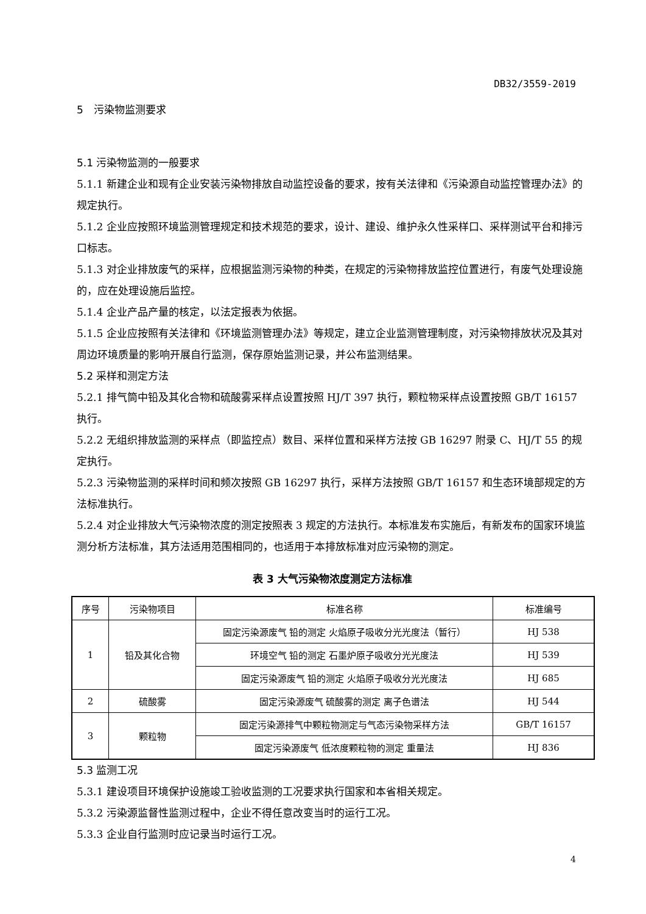DB32/3559-2019
5　污染物监测要求
5.1 污染物监测的一般要求
5.1.1 新建企业和现有企业安装污染物排放自动监控设备的要求，按有关法律和《污染源自动监控管理办法》的规定执行。
5.1.2 企业应按照环境监测管理规定和技术规范的要求，设计、建设、维护永久性采样口、采样测试平台和排污口标志。
5.1.3 对企业排放废气的采样，应根据监测污染物的种类，在规定的污染物排放监控位置进行，有废气处理设施的，应在处理设施后监控。
5.1.4 企业产品产量的核定，以法定报表为依据。
5.1.5 企业应按照有关法律和《环境监测管理办法》等规定，建立企业监测管理制度，对污染物排放状况及其对周边环境质量的影响开展自行监测，保存原始监测记录，并公布监测结果。
5.2 采样和测定方法
5.2.1 排气筒中铅及其化合物和硫酸雾采样点设置按照 HJ/T 397 执行，颗粒物采样点设置按照 GB/T 16157 执行。
5.2.2 无组织排放监测的采样点（即监控点）数目、采样位置和采样方法按 GB 16297 附录 C、HJ/T 55 的规定执行。
5.2.3 污染物监测的采样时间和频次按照 GB 16297 执行，采样方法按照 GB/T 16157 和生态环境部规定的方法标准执行。
5.2.4 对企业排放大气污染物浓度的测定按照表 3 规定的方法执行。本标准发布实施后，有新发布的国家环境监测分析方法标准，其方法适用范围相同的，也适用于本排放标准对应污染物的测定。
表 3 大气污染物浓度测定方法标准
| 序号 | 污染物项目 | 标准名称 | 标准编号 |
| --- | --- | --- | --- |
| 1 | 铅及其化合物 | 固定污染源废气 铅的测定 火焰原子吸收分光光度法（暂行） | HJ 538 |
| | | 环境空气 铅的测定 石墨炉原子吸收分光光度法 | HJ 539 |
| | | 固定污染源废气 铅的测定 火焰原子吸收分光光度法 | HJ 685 |
| 2 | 硫酸雾 | 固定污染源废气 硫酸雾的测定 离子色谱法 | HJ 544 |
| 3 | 颗粒物 | 固定污染源排气中颗粒物测定与气态污染物采样方法 | GB/T 16157 |
| | | 固定污染源废气 低浓度颗粒物的测定 重量法 | HJ 836 |
5.3 监测工况
5.3.1 建设项目环境保护设施竣工验收监测的工况要求执行国家和本省相关规定。
5.3.2 污染源监督性监测过程中，企业不得任意改变当时的运行工况。
5.3.3 企业自行监测时应记录当时运行工况。
4